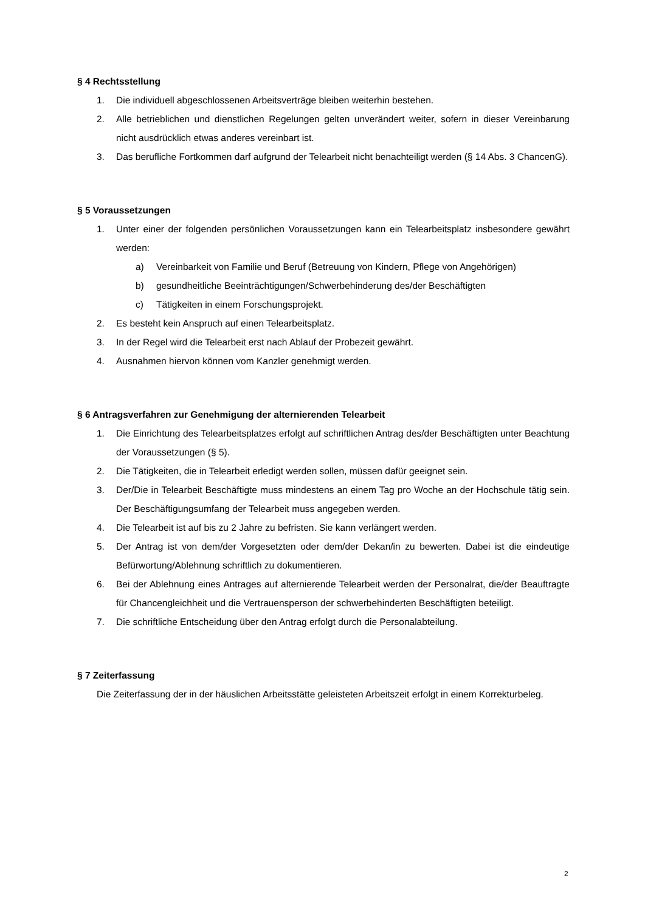§ 4 Rechtsstellung
1. Die individuell abgeschlossenen Arbeitsverträge bleiben weiterhin bestehen.
2. Alle betrieblichen und dienstlichen Regelungen gelten unverändert weiter, sofern in dieser Vereinbarung nicht ausdrücklich etwas anderes vereinbart ist.
3. Das berufliche Fortkommen darf aufgrund der Telearbeit nicht benachteiligt werden (§ 14 Abs. 3 ChancenG).
§ 5 Voraussetzungen
1. Unter einer der folgenden persönlichen Voraussetzungen kann ein Telearbeitsplatz insbesondere gewährt werden:
a) Vereinbarkeit von Familie und Beruf (Betreuung von Kindern, Pflege von Angehörigen)
b) gesundheitliche Beeinträchtigungen/Schwerbehinderung des/der Beschäftigten
c) Tätigkeiten in einem Forschungsprojekt.
2. Es besteht kein Anspruch auf einen Telearbeitsplatz.
3. In der Regel wird die Telearbeit erst nach Ablauf der Probezeit gewährt.
4. Ausnahmen hiervon können vom Kanzler genehmigt werden.
§ 6 Antragsverfahren zur Genehmigung der alternierenden Telearbeit
1. Die Einrichtung des Telearbeitsplatzes erfolgt auf schriftlichen Antrag des/der Beschäftigten unter Beachtung der Voraussetzungen (§ 5).
2. Die Tätigkeiten, die in Telearbeit erledigt werden sollen, müssen dafür geeignet sein.
3. Der/Die in Telearbeit Beschäftigte muss mindestens an einem Tag pro Woche an der Hochschule tätig sein. Der Beschäftigungsumfang der Telearbeit muss angegeben werden.
4. Die Telearbeit ist auf bis zu 2 Jahre zu befristen. Sie kann verlängert werden.
5. Der Antrag ist von dem/der Vorgesetzten oder dem/der Dekan/in zu bewerten. Dabei ist die eindeutige Befürwortung/Ablehnung schriftlich zu dokumentieren.
6. Bei der Ablehnung eines Antrages auf alternierende Telearbeit werden der Personalrat, die/der Beauftragte für Chancengleichheit und die Vertrauensperson der schwerbehinderten Beschäftigten beteiligt.
7. Die schriftliche Entscheidung über den Antrag erfolgt durch die Personalabteilung.
§ 7 Zeiterfassung
Die Zeiterfassung der in der häuslichen Arbeitsstätte geleisteten Arbeitszeit erfolgt in einem Korrekturbeleg.
2